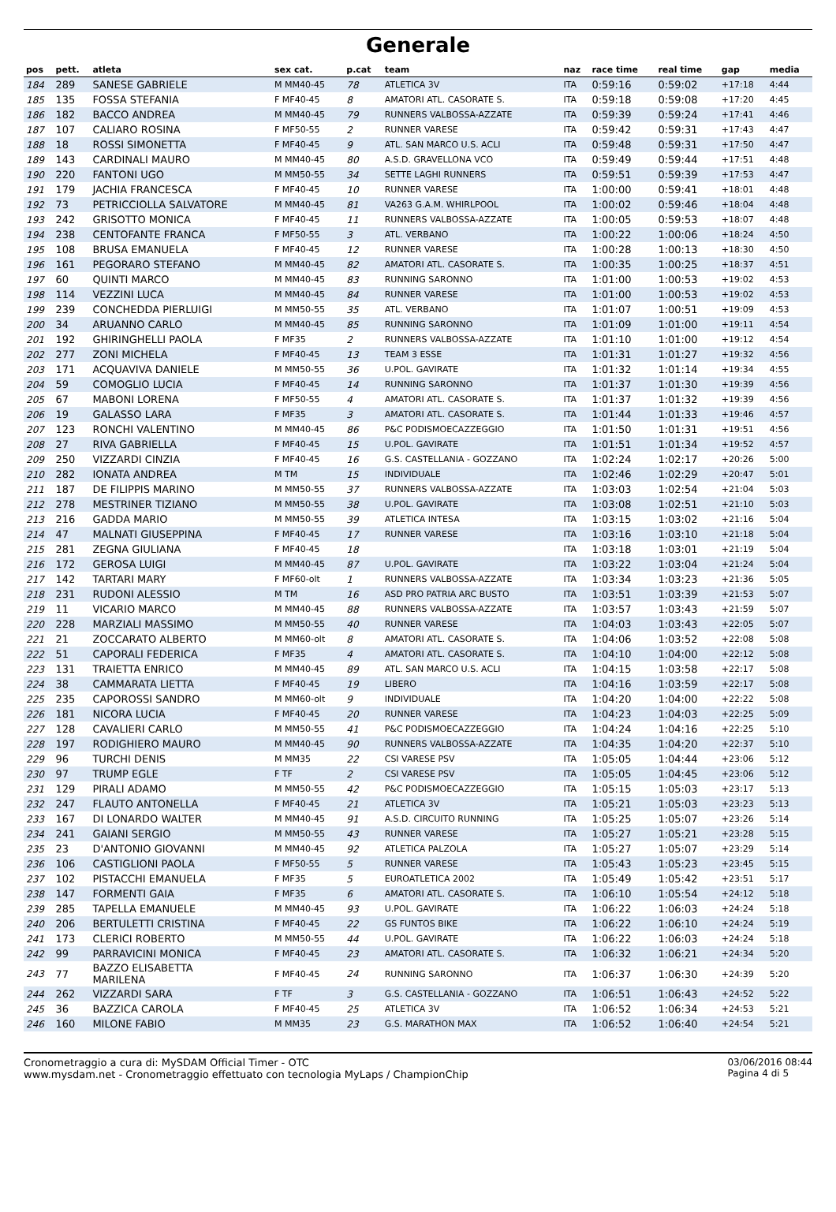Generale
| pos | pett. | atleta | sex cat. | p.cat | team | naz | race time | real time | gap | media |
| --- | --- | --- | --- | --- | --- | --- | --- | --- | --- | --- |
| 184 | 289 | SANESE GABRIELE | M MM40-45 | 78 | ATLETICA 3V | ITA | 0:59:16 | 0:59:02 | +17:18 | 4:44 |
| 185 | 135 | FOSSA STEFANIA | F MF40-45 | 8 | AMATORI ATL. CASORATE S. | ITA | 0:59:18 | 0:59:08 | +17:20 | 4:45 |
| 186 | 182 | BACCO ANDREA | M MM40-45 | 79 | RUNNERS VALBOSSA-AZZATE | ITA | 0:59:39 | 0:59:24 | +17:41 | 4:46 |
| 187 | 107 | CALIARO ROSINA | F MF50-55 | 2 | RUNNER VARESE | ITA | 0:59:42 | 0:59:31 | +17:43 | 4:47 |
| 188 | 18 | ROSSI SIMONETTA | F MF40-45 | 9 | ATL. SAN MARCO U.S. ACLI | ITA | 0:59:48 | 0:59:31 | +17:50 | 4:47 |
| 189 | 143 | CARDINALI MAURO | M MM40-45 | 80 | A.S.D. GRAVELLONA VCO | ITA | 0:59:49 | 0:59:44 | +17:51 | 4:48 |
| 190 | 220 | FANTONI UGO | M MM50-55 | 34 | SETTE LAGHI RUNNERS | ITA | 0:59:51 | 0:59:39 | +17:53 | 4:47 |
| 191 | 179 | JACHIA FRANCESCA | F MF40-45 | 10 | RUNNER VARESE | ITA | 1:00:00 | 0:59:41 | +18:01 | 4:48 |
| 192 | 73 | PETRICCIOLLA SALVATORE | M MM40-45 | 81 | VA263 G.A.M. WHIRLPOOL | ITA | 1:00:02 | 0:59:46 | +18:04 | 4:48 |
| 193 | 242 | GRISOTTO MONICA | F MF40-45 | 11 | RUNNERS VALBOSSA-AZZATE | ITA | 1:00:05 | 0:59:53 | +18:07 | 4:48 |
| 194 | 238 | CENTOFANTE FRANCA | F MF50-55 | 3 | ATL. VERBANO | ITA | 1:00:22 | 1:00:06 | +18:24 | 4:50 |
| 195 | 108 | BRUSA EMANUELA | F MF40-45 | 12 | RUNNER VARESE | ITA | 1:00:28 | 1:00:13 | +18:30 | 4:50 |
| 196 | 161 | PEGORARO STEFANO | M MM40-45 | 82 | AMATORI ATL. CASORATE S. | ITA | 1:00:35 | 1:00:25 | +18:37 | 4:51 |
| 197 | 60 | QUINTI MARCO | M MM40-45 | 83 | RUNNING SARONNO | ITA | 1:01:00 | 1:00:53 | +19:02 | 4:53 |
| 198 | 114 | VEZZINI LUCA | M MM40-45 | 84 | RUNNER VARESE | ITA | 1:01:00 | 1:00:53 | +19:02 | 4:53 |
| 199 | 239 | CONCHEDDA PIERLUIGI | M MM50-55 | 35 | ATL. VERBANO | ITA | 1:01:07 | 1:00:51 | +19:09 | 4:53 |
| 200 | 34 | ARUANNO CARLO | M MM40-45 | 85 | RUNNING SARONNO | ITA | 1:01:09 | 1:01:00 | +19:11 | 4:54 |
| 201 | 192 | GHIRINGHELLI PAOLA | F MF35 | 2 | RUNNERS VALBOSSA-AZZATE | ITA | 1:01:10 | 1:01:00 | +19:12 | 4:54 |
| 202 | 277 | ZONI MICHELA | F MF40-45 | 13 | TEAM 3 ESSE | ITA | 1:01:31 | 1:01:27 | +19:32 | 4:56 |
| 203 | 171 | ACQUAVIVA DANIELE | M MM50-55 | 36 | U.POL. GAVIRATE | ITA | 1:01:32 | 1:01:14 | +19:34 | 4:55 |
| 204 | 59 | COMOGLIO LUCIA | F MF40-45 | 14 | RUNNING SARONNO | ITA | 1:01:37 | 1:01:30 | +19:39 | 4:56 |
| 205 | 67 | MABONI LORENA | F MF50-55 | 4 | AMATORI ATL. CASORATE S. | ITA | 1:01:37 | 1:01:32 | +19:39 | 4:56 |
| 206 | 19 | GALASSO LARA | F MF35 | 3 | AMATORI ATL. CASORATE S. | ITA | 1:01:44 | 1:01:33 | +19:46 | 4:57 |
| 207 | 123 | RONCHI VALENTINO | M MM40-45 | 86 | P&C PODISMOECAZZEGGIO | ITA | 1:01:50 | 1:01:31 | +19:51 | 4:56 |
| 208 | 27 | RIVA GABRIELLA | F MF40-45 | 15 | U.POL. GAVIRATE | ITA | 1:01:51 | 1:01:34 | +19:52 | 4:57 |
| 209 | 250 | VIZZARDI CINZIA | F MF40-45 | 16 | G.S. CASTELLANIA - GOZZANO | ITA | 1:02:24 | 1:02:17 | +20:26 | 5:00 |
| 210 | 282 | IONATA ANDREA | M TM | 15 | INDIVIDUALE | ITA | 1:02:46 | 1:02:29 | +20:47 | 5:01 |
| 211 | 187 | DE FILIPPIS MARINO | M MM50-55 | 37 | RUNNERS VALBOSSA-AZZATE | ITA | 1:03:03 | 1:02:54 | +21:04 | 5:03 |
| 212 | 278 | MESTRINER TIZIANO | M MM50-55 | 38 | U.POL. GAVIRATE | ITA | 1:03:08 | 1:02:51 | +21:10 | 5:03 |
| 213 | 216 | GADDA MARIO | M MM50-55 | 39 | ATLETICA INTESA | ITA | 1:03:15 | 1:03:02 | +21:16 | 5:04 |
| 214 | 47 | MALNATI GIUSEPPINA | F MF40-45 | 17 | RUNNER VARESE | ITA | 1:03:16 | 1:03:10 | +21:18 | 5:04 |
| 215 | 281 | ZEGNA GIULIANA | F MF40-45 | 18 | | ITA | 1:03:18 | 1:03:01 | +21:19 | 5:04 |
| 216 | 172 | GEROSA LUIGI | M MM40-45 | 87 | U.POL. GAVIRATE | ITA | 1:03:22 | 1:03:04 | +21:24 | 5:04 |
| 217 | 142 | TARTARI MARY | F MF60-olt | 1 | RUNNERS VALBOSSA-AZZATE | ITA | 1:03:34 | 1:03:23 | +21:36 | 5:05 |
| 218 | 231 | RUDONI ALESSIO | M TM | 16 | ASD PRO PATRIA ARC BUSTO | ITA | 1:03:51 | 1:03:39 | +21:53 | 5:07 |
| 219 | 11 | VICARIO MARCO | M MM40-45 | 88 | RUNNERS VALBOSSA-AZZATE | ITA | 1:03:57 | 1:03:43 | +21:59 | 5:07 |
| 220 | 228 | MARZIALI MASSIMO | M MM50-55 | 40 | RUNNER VARESE | ITA | 1:04:03 | 1:03:43 | +22:05 | 5:07 |
| 221 | 21 | ZOCCARATO ALBERTO | M MM60-olt | 8 | AMATORI ATL. CASORATE S. | ITA | 1:04:06 | 1:03:52 | +22:08 | 5:08 |
| 222 | 51 | CAPORALI FEDERICA | F MF35 | 4 | AMATORI ATL. CASORATE S. | ITA | 1:04:10 | 1:04:00 | +22:12 | 5:08 |
| 223 | 131 | TRAIETTA ENRICO | M MM40-45 | 89 | ATL. SAN MARCO U.S. ACLI | ITA | 1:04:15 | 1:03:58 | +22:17 | 5:08 |
| 224 | 38 | CAMMARATA LIETTA | F MF40-45 | 19 | LIBERO | ITA | 1:04:16 | 1:03:59 | +22:17 | 5:08 |
| 225 | 235 | CAPOROSSI SANDRO | M MM60-olt | 9 | INDIVIDUALE | ITA | 1:04:20 | 1:04:00 | +22:22 | 5:08 |
| 226 | 181 | NICORA LUCIA | F MF40-45 | 20 | RUNNER VARESE | ITA | 1:04:23 | 1:04:03 | +22:25 | 5:09 |
| 227 | 128 | CAVALIERI CARLO | M MM50-55 | 41 | P&C PODISMOECAZZEGGIO | ITA | 1:04:24 | 1:04:16 | +22:25 | 5:10 |
| 228 | 197 | RODIGHIERO MAURO | M MM40-45 | 90 | RUNNERS VALBOSSA-AZZATE | ITA | 1:04:35 | 1:04:20 | +22:37 | 5:10 |
| 229 | 96 | TURCHI DENIS | M MM35 | 22 | CSI VARESE PSV | ITA | 1:05:05 | 1:04:44 | +23:06 | 5:12 |
| 230 | 97 | TRUMP EGLE | F TF | 2 | CSI VARESE PSV | ITA | 1:05:05 | 1:04:45 | +23:06 | 5:12 |
| 231 | 129 | PIRALI ADAMO | M MM50-55 | 42 | P&C PODISMOECAZZEGGIO | ITA | 1:05:15 | 1:05:03 | +23:17 | 5:13 |
| 232 | 247 | FLAUTO ANTONELLA | F MF40-45 | 21 | ATLETICA 3V | ITA | 1:05:21 | 1:05:03 | +23:23 | 5:13 |
| 233 | 167 | DI LONARDO WALTER | M MM40-45 | 91 | A.S.D. CIRCUITO RUNNING | ITA | 1:05:25 | 1:05:07 | +23:26 | 5:14 |
| 234 | 241 | GAIANI SERGIO | M MM50-55 | 43 | RUNNER VARESE | ITA | 1:05:27 | 1:05:21 | +23:28 | 5:15 |
| 235 | 23 | D'ANTONIO GIOVANNI | M MM40-45 | 92 | ATLETICA PALZOLA | ITA | 1:05:27 | 1:05:07 | +23:29 | 5:14 |
| 236 | 106 | CASTIGLIONI PAOLA | F MF50-55 | 5 | RUNNER VARESE | ITA | 1:05:43 | 1:05:23 | +23:45 | 5:15 |
| 237 | 102 | PISTACCHI EMANUELA | F MF35 | 5 | EUROATLETICA 2002 | ITA | 1:05:49 | 1:05:42 | +23:51 | 5:17 |
| 238 | 147 | FORMENTI GAIA | F MF35 | 6 | AMATORI ATL. CASORATE S. | ITA | 1:06:10 | 1:05:54 | +24:12 | 5:18 |
| 239 | 285 | TAPELLA EMANUELE | M MM40-45 | 93 | U.POL. GAVIRATE | ITA | 1:06:22 | 1:06:03 | +24:24 | 5:18 |
| 240 | 206 | BERTULETTI CRISTINA | F MF40-45 | 22 | GS FUNTOS BIKE | ITA | 1:06:22 | 1:06:10 | +24:24 | 5:19 |
| 241 | 173 | CLERICI ROBERTO | M MM50-55 | 44 | U.POL. GAVIRATE | ITA | 1:06:22 | 1:06:03 | +24:24 | 5:18 |
| 242 | 99 | PARRAVICINI MONICA | F MF40-45 | 23 | AMATORI ATL. CASORATE S. | ITA | 1:06:32 | 1:06:21 | +24:34 | 5:20 |
| 243 | 77 | BAZZO ELISABETTA MARILENA | F MF40-45 | 24 | RUNNING SARONNO | ITA | 1:06:37 | 1:06:30 | +24:39 | 5:20 |
| 244 | 262 | VIZZARDI SARA | F TF | 3 | G.S. CASTELLANIA - GOZZANO | ITA | 1:06:51 | 1:06:43 | +24:52 | 5:22 |
| 245 | 36 | BAZZICA CAROLA | F MF40-45 | 25 | ATLETICA 3V | ITA | 1:06:52 | 1:06:34 | +24:53 | 5:21 |
| 246 | 160 | MILONE FABIO | M MM35 | 23 | G.S. MARATHON MAX | ITA | 1:06:52 | 1:06:40 | +24:54 | 5:21 |
Cronometraggio a cura di: MySDAM Official Timer - OTC
www.mysdam.net - Cronometraggio effettuato con tecnologia MyLaps / ChampionChip
03/06/2016 08:44
Pagina 4 di 5